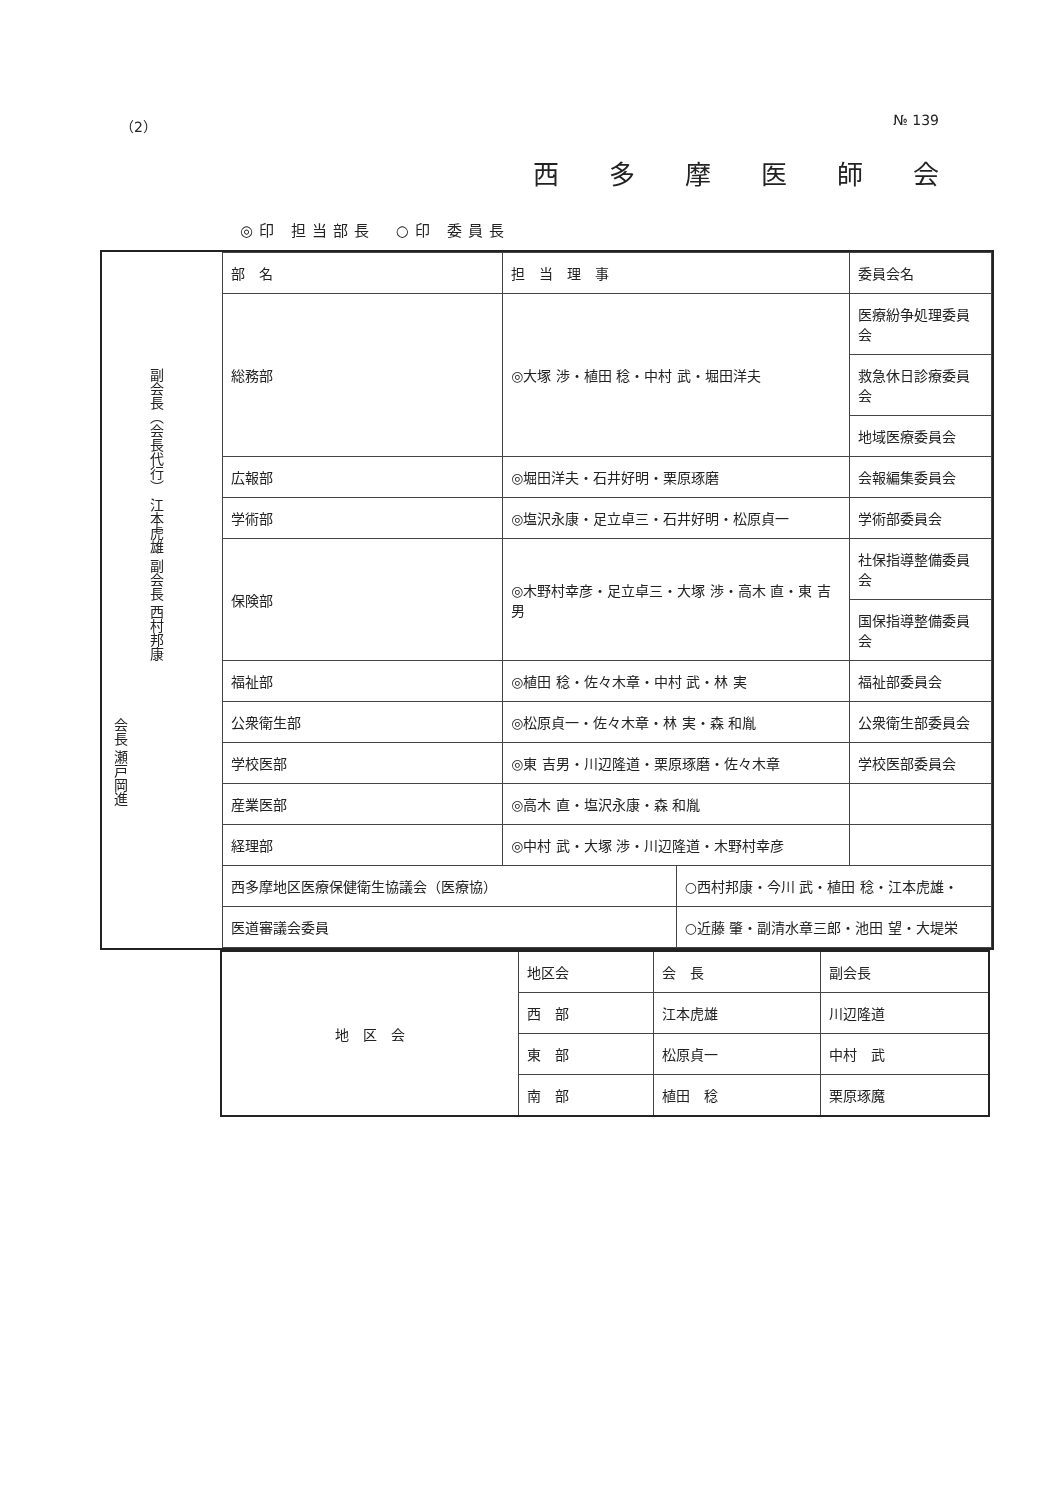（2） № 139
西多摩医師会
◎印 担当部長　○印 委員長
会長 瀬戸岡進
副会長（会長代行） 江本虎雄 副会長 西村邦康
| 部 名 | 担 当 理 事 | | 委員会名 |
| 総務部 | ◎大塚 渉・植田 稔・中村 武・堀田洋夫 | | 医療紛争処理委員会 |
| | | | 救急休日診療委員会 |
| | | | 地域医療委員会 |
| 広報部 | ◎堀田洋夫・石井好明・栗原琢磨 | | 会報編集委員会 |
| 学術部 | ◎塩沢永康・足立卓三・石井好明・松原貞一 | | 学術部委員会 |
| 保険部 | ◎木野村幸彦・足立卓三・大塚 渉・高木 直・東 吉男 | | 社保指導整備委員会 |
| | | | 国保指導整備委員会 |
| 福祉部 | ◎植田 稔・佐々木章・中村 武・林 実 | | 福祉部委員会 |
| 公衆衛生部 | ◎松原貞一・佐々木章・林 実・森 和胤 | | 公衆衛生部委員会 |
| 学校医部 | ◎東 吉男・川辺隆道・栗原琢磨・佐々木章 | | 学校医部委員会 |
| 産業医部 | ◎高木 直・塩沢永康・森 和胤 | | |
| 経理部 | ◎中村 武・大塚 渉・川辺隆道・木野村幸彦 | | |
| 西多摩地区医療保健衛生協議会（医療協） | | ○西村邦康・今川 武・植田 稔・江本虎雄・ | |
| 医道審議会委員 | | ○近藤 肇・副清水章三郎・池田 望・大堤栄 | |
| 地 区 会 | 地区会 | 会 長 | 副会長 |
| | 西 部 | 江本虎雄 | 川辺隆道 |
| | 東 部 | 松原貞一 | 中村 武 |
| | 南 部 | 植田 稔 | 栗原琢魔 |